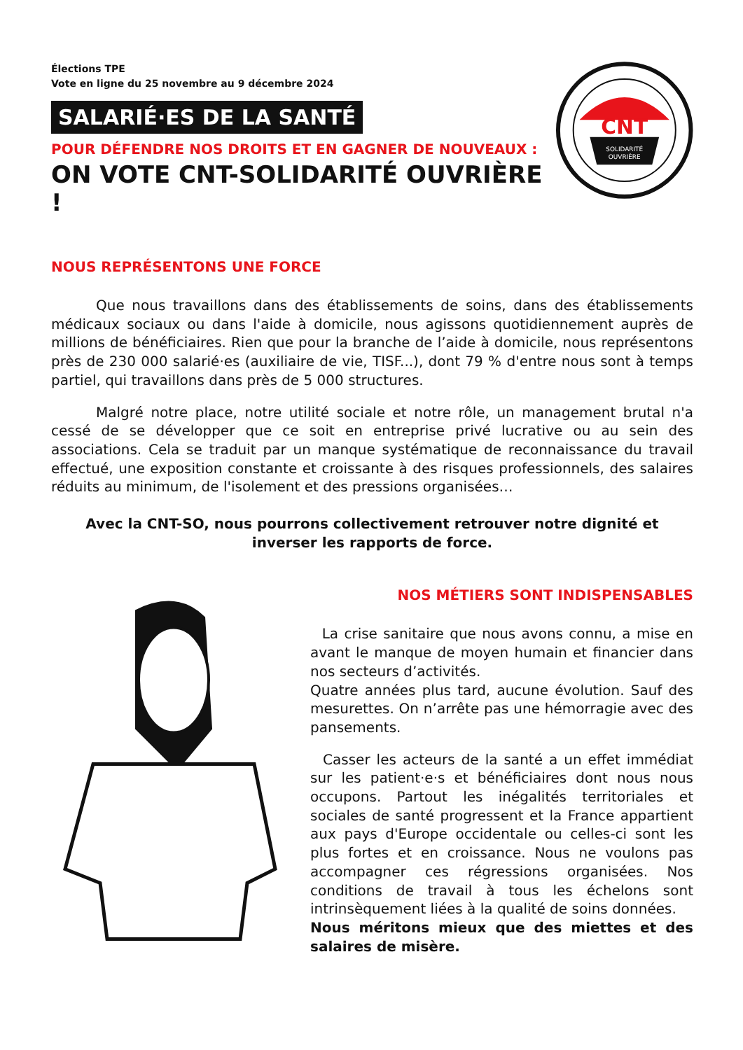Élections TPE
Vote en ligne du 25 novembre au 9 décembre 2024
SALARIÉ·ES DE LA SANTÉ
POUR DÉFENDRE NOS DROITS ET EN GAGNER DE NOUVEAUX :
ON VOTE CNT-SOLIDARITÉ OUVRIÈRE !
CNT
SOLIDARITÉ
OUVRIÈRE
NOUS REPRÉSENTONS UNE FORCE
Que nous travaillons dans des établissements de soins, dans des établissements médicaux sociaux ou dans l'aide à domicile, nous agissons quotidiennement auprès de millions de bénéficiaires. Rien que pour la branche de l’aide à domicile, nous représentons près de 230 000 salarié·es (auxiliaire de vie, TISF...), dont 79 % d'entre nous sont à temps partiel, qui travaillons dans près de 5 000 structures.
Malgré notre place, notre utilité sociale et notre rôle, un management brutal n'a cessé de se développer que ce soit en entreprise privé lucrative ou au sein des associations. Cela se traduit par un manque systématique de reconnaissance du travail effectué, une exposition constante et croissante à des risques professionnels, des salaires réduits au minimum, de l'isolement et des pressions organisées…
Avec la CNT-SO, nous pourrons collectivement retrouver notre dignité et inverser les rapports de force.
NOS MÉTIERS SONT INDISPENSABLES
La crise sanitaire que nous avons connu, a mise en avant le manque de moyen humain et financier dans nos secteurs d’activités.
Quatre années plus tard, aucune évolution. Sauf des mesurettes. On n’arrête pas une hémorragie avec des pansements.
Casser les acteurs de la santé a un effet immédiat sur les patient·e·s et bénéficiaires dont nous nous occupons. Partout les inégalités territoriales et sociales de santé progressent et la France appartient aux pays d'Europe occidentale ou celles-ci sont les plus fortes et en croissance. Nous ne voulons pas accompagner ces régressions organisées. Nos conditions de travail à tous les échelons sont intrinsèquement liées à la qualité de soins données.
Nous méritons mieux que des miettes et des salaires de misère.